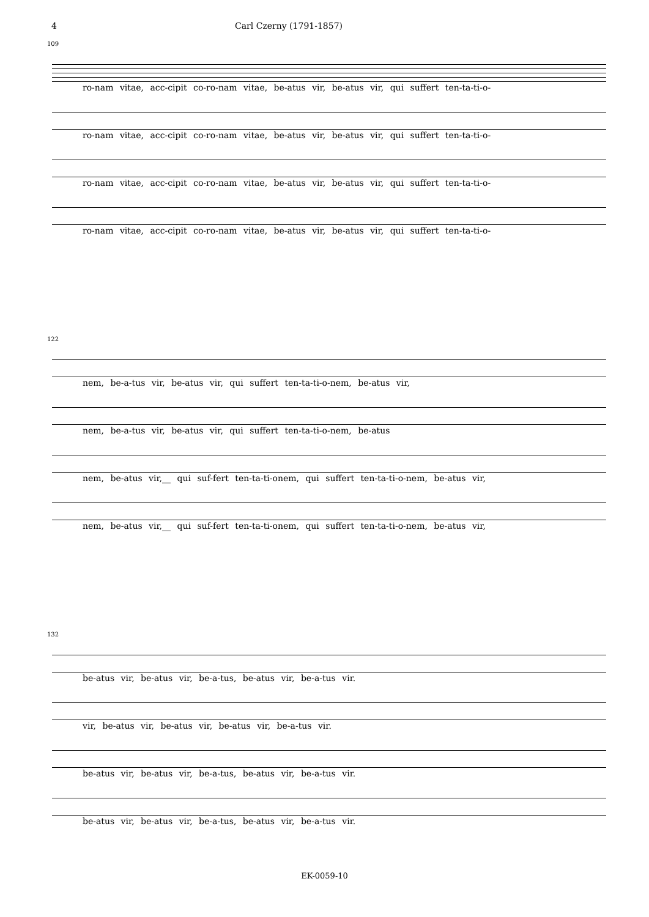4 Carl Czerny (1791-1857)
109
ro-nam vitae, acc-cipit co-ro-nam vitae, be-atus vir, be-atus vir, qui suffert ten-ta-ti-o-
ro-nam vitae, acc-cipit co-ro-nam vitae, be-atus vir, be-atus vir, qui suffert ten-ta-ti-o-
ro-nam vitae, acc-cipit co-ro-nam vitae, be-atus vir, be-atus vir, qui suffert ten-ta-ti-o-
ro-nam vitae, acc-cipit co-ro-nam vitae, be-atus vir, be-atus vir, qui suffert ten-ta-ti-o-
122
nem, be-a-tus vir, be-atus vir, qui suffert ten-ta-ti-o-nem, be-atus vir,
nem, be-a-tus vir, be-atus vir, qui suffert ten-ta-ti-o-nem, be-atus
nem, be-atus vir,__ qui suf-fert ten-ta-ti-onem, qui suffert ten-ta-ti-o-nem, be-atus vir,
nem, be-atus vir,__ qui suf-fert ten-ta-ti-onem, qui suffert ten-ta-ti-o-nem, be-atus vir,
132
be-atus vir, be-atus vir, be-a-tus, be-atus vir, be-a-tus vir.
vir, be-atus vir, be-atus vir, be-atus vir, be-a-tus vir.
be-atus vir, be-atus vir, be-a-tus, be-atus vir, be-a-tus vir.
be-atus vir, be-atus vir, be-a-tus, be-atus vir, be-a-tus vir.
EK-0059-10